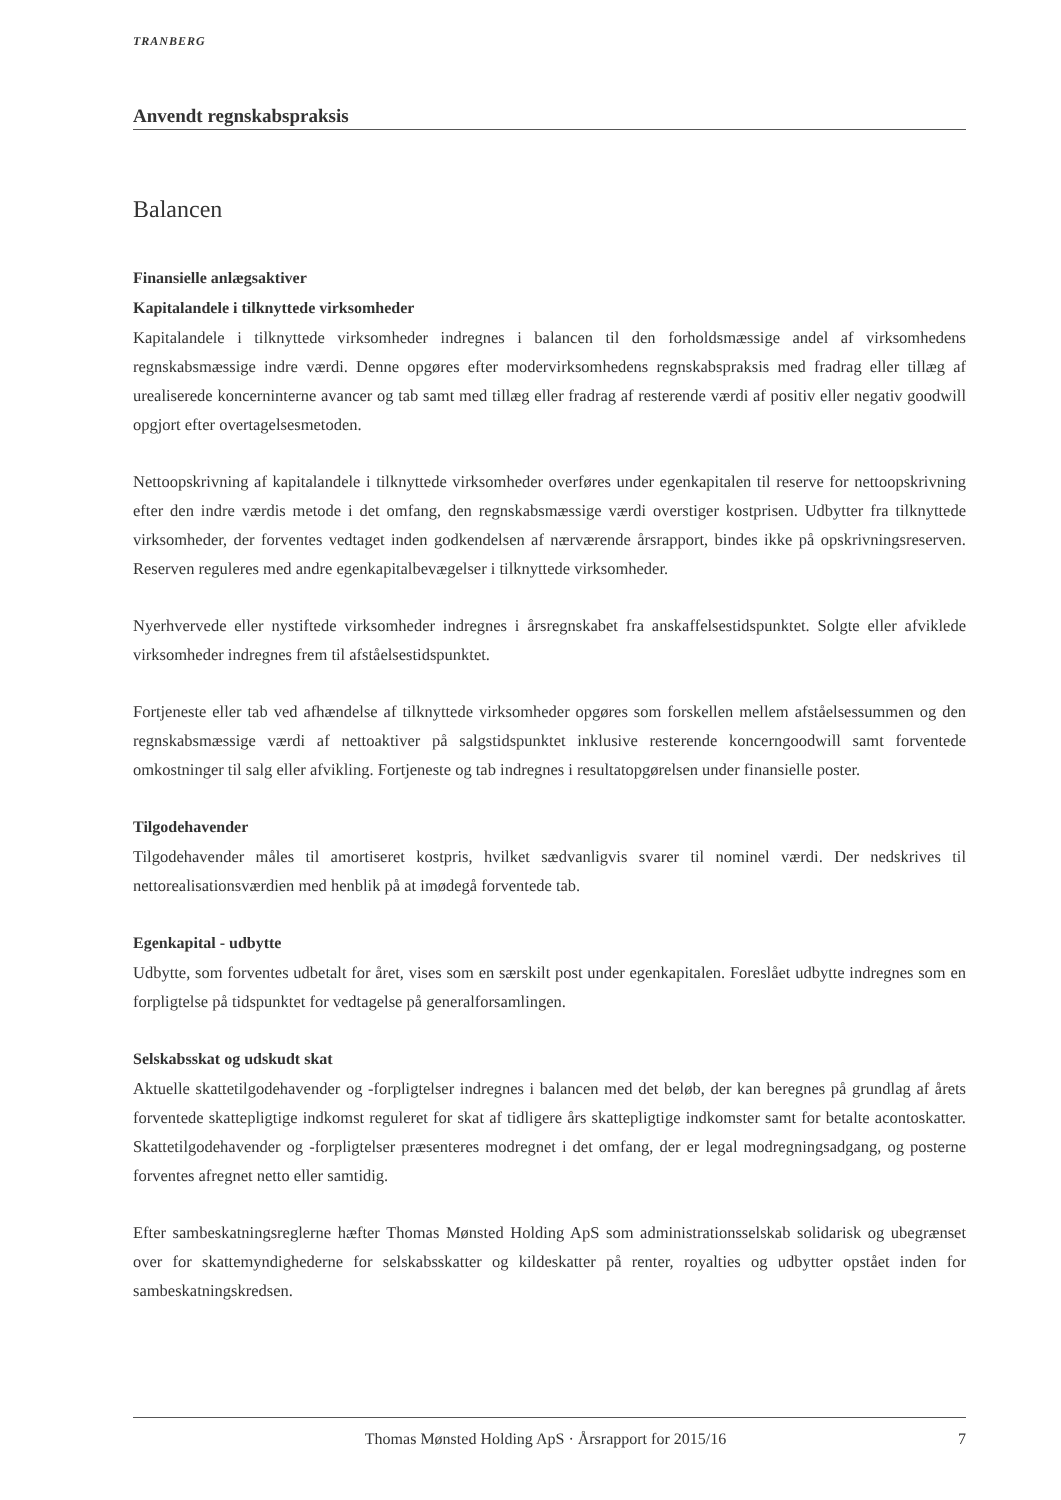TRANBERG
Anvendt regnskabspraksis
Balancen
Finansielle anlægsaktiver
Kapitalandele i tilknyttede virksomheder
Kapitalandele i tilknyttede virksomheder indregnes i balancen til den forholdsmæssige andel af virksomhedens regnskabsmæssige indre værdi. Denne opgøres efter modervirksomhedens regnskabspraksis med fradrag eller tillæg af urealiserede koncerninterne avancer og tab samt med tillæg eller fradrag af resterende værdi af positiv eller negativ goodwill opgjort efter overtagelsesmetoden.
Nettoopskrivning af kapitalandele i tilknyttede virksomheder overføres under egenkapitalen til reserve for nettoopskrivning efter den indre værdis metode i det omfang, den regnskabsmæssige værdi overstiger kostprisen. Udbytter fra tilknyttede virksomheder, der forventes vedtaget inden godkendelsen af nærværende årsrapport, bindes ikke på opskrivningsreserven. Reserven reguleres med andre egenkapitalbevægelser i tilknyttede virksomheder.
Nyerhvervede eller nystiftede virksomheder indregnes i årsregnskabet fra anskaffelsestidspunktet. Solgte eller afviklede virksomheder indregnes frem til afståelsestidspunktet.
Fortjeneste eller tab ved afhændelse af tilknyttede virksomheder opgøres som forskellen mellem afståelsessummen og den regnskabsmæssige værdi af nettoaktiver på salgstidspunktet inklusive resterende koncerngoodwill samt forventede omkostninger til salg eller afvikling. Fortjeneste og tab indregnes i resultatopgørelsen under finansielle poster.
Tilgodehavender
Tilgodehavender måles til amortiseret kostpris, hvilket sædvanligvis svarer til nominel værdi. Der nedskrives til nettorealisationsværdien med henblik på at imødegå forventede tab.
Egenkapital - udbytte
Udbytte, som forventes udbetalt for året, vises som en særskilt post under egenkapitalen. Foreslået udbytte indregnes som en forpligtelse på tidspunktet for vedtagelse på generalforsamlingen.
Selskabsskat og udskudt skat
Aktuelle skattetilgodehavender og -forpligtelser indregnes i balancen med det beløb, der kan beregnes på grundlag af årets forventede skattepligtige indkomst reguleret for skat af tidligere års skattepligtige indkomster samt for betalte acontoskatter. Skattetilgodehavender og -forpligtelser præsenteres modregnet i det omfang, der er legal modregningsadgang, og posterne forventes afregnet netto eller samtidig.
Efter sambeskatningsreglerne hæfter Thomas Mønsted Holding ApS som administrationsselskab solidarisk og ubegrænset over for skattemyndighederne for selskabsskatter og kildeskatter på renter, royalties og udbytter opstået inden for sambeskatningskredsen.
Thomas Mønsted Holding ApS · Årsrapport for 2015/16 7